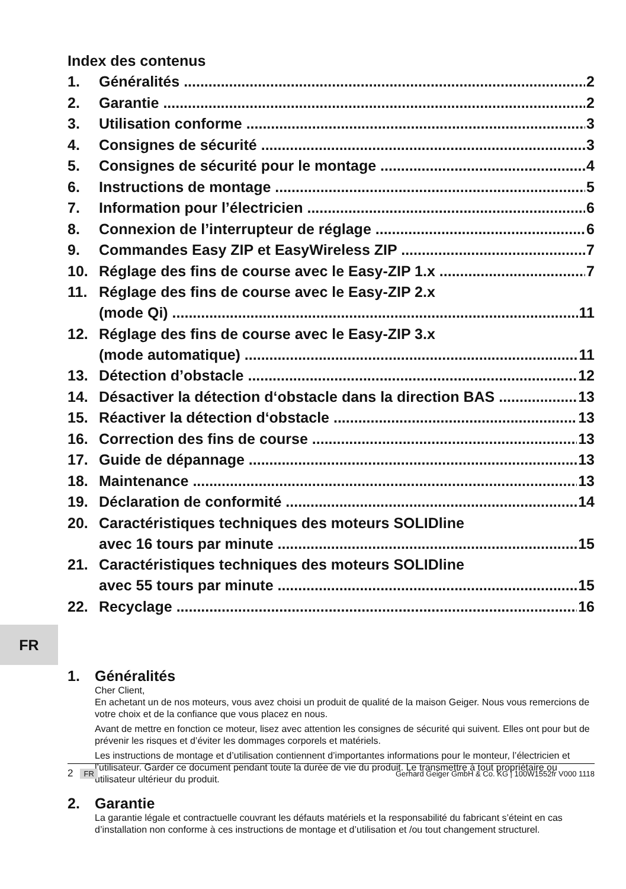Index des contenus
1. Généralités 2
2. Garantie 2
3. Utilisation conforme 3
4. Consignes de sécurité 3
5. Consignes de sécurité pour le montage 4
6. Instructions de montage 5
7. Information pour l’électricien 6
8. Connexion de l’interrupteur de réglage 6
9. Commandes Easy ZIP et EasyWireless ZIP 7
10. Réglage des fins de course avec le Easy-ZIP 1.x 7
11. Réglage des fins de course avec le Easy-ZIP 2.x
(mode Qi) 11
12. Réglage des fins de course avec le Easy-ZIP 3.x
(mode automatique) 11
13. Détection d’obstacle 12
14. Désactiver la détection d‘obstacle dans la direction BAS 13
15. Réactiver la détection d‘obstacle 13
16. Correction des fins de course 13
17. Guide de dépannage 13
18. Maintenance 13
19. Déclaration de conformité 14
20. Caractéristiques techniques des moteurs SOLIDline
avec 16 tours par minute 15
21. Caractéristiques techniques des moteurs SOLIDline
avec 55 tours par minute 15
22. Recyclage 16
1. Généralités
Cher Client,
En achetant un de nos moteurs, vous avez choisi un produit de qualité de la maison Geiger. Nous vous remercions de votre choix et de la confiance que vous placez en nous.
Avant de mettre en fonction ce moteur, lisez avec attention les consignes de sécurité qui suivent. Elles ont pour but de prévenir les risques et d’éviter les dommages corporels et matériels.
Les instructions de montage et d’utilisation contiennent d’importantes informations pour le monteur, l’électricien et l’utilisateur. Garder ce document pendant toute la durée de vie du produit. Le transmettre à tout propriétaire ou utilisateur ultérieur du produit.
2. Garantie
La garantie légale et contractuelle couvrant les défauts matériels et la responsabilité du fabricant s’éteint en cas d’installation non conforme à ces instructions de montage et d’utilisation et /ou tout changement structurel.
FR
2 FR Gerhard Geiger GmbH & Co. KG | 100W1552fr V000 1118